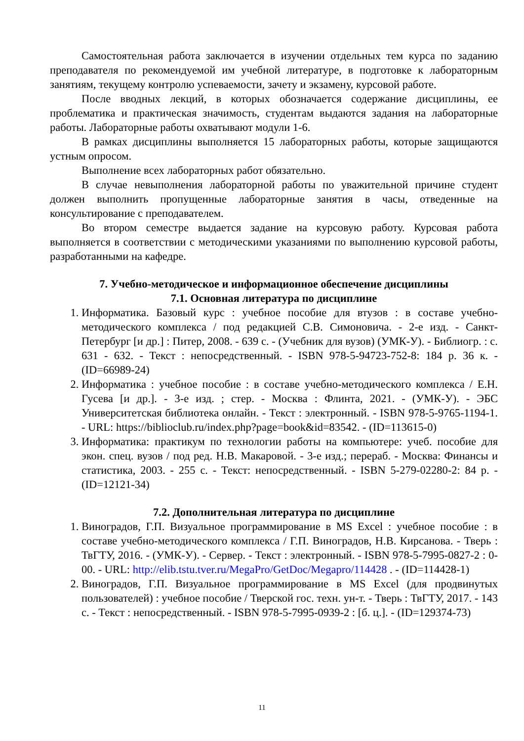Самостоятельная работа заключается в изучении отдельных тем курса по заданию преподавателя по рекомендуемой им учебной литературе, в подготовке к лабораторным занятиям, текущему контролю успеваемости, зачету и экзамену, курсовой работе.
После вводных лекций, в которых обозначается содержание дисциплины, ее проблематика и практическая значимость, студентам выдаются задания на лабораторные работы. Лабораторные работы охватывают модули 1-6.
В рамках дисциплины выполняется 15 лабораторных работы, которые защищаются устным опросом.
Выполнение всех лабораторных работ обязательно.
В случае невыполнения лабораторной работы по уважительной причине студент должен выполнить пропущенные лабораторные занятия в часы, отведенные на консультирование с преподавателем.
Во втором семестре выдается задание на курсовую работу. Курсовая работа выполняется в соответствии с методическими указаниями по выполнению курсовой работы, разработанными на кафедре.
7. Учебно-методическое и информационное обеспечение дисциплины
7.1. Основная литература по дисциплине
1. Информатика. Базовый курс : учебное пособие для втузов : в составе учебно-методического комплекса / под редакцией С.В. Симоновича. - 2-е изд. - Санкт-Петербург [и др.] : Питер, 2008. - 639 с. - (Учебник для вузов) (УМК-У). - Библиогр. : с. 631 - 632. - Текст : непосредственный. - ISBN 978-5-94723-752-8: 184 р. 36 к. - (ID=66989-24)
2. Информатика : учебное пособие : в составе учебно-методического комплекса / Е.Н. Гусева [и др.]. - 3-е изд. ; стер. - Москва : Флинта, 2021. - (УМК-У). - ЭБС Университетская библиотека онлайн. - Текст : электронный. - ISBN 978-5-9765-1194-1. - URL: https://biblioclub.ru/index.php?page=book&id=83542. - (ID=113615-0)
3. Информатика: практикум по технологии работы на компьютере: учеб. пособие для экон. спец. вузов / под ред. Н.В. Макаровой. - 3-е изд.; перераб. - Москва: Финансы и статистика, 2003. - 255 с. - Текст: непосредственный. - ISBN 5-279-02280-2: 84 р. - (ID=12121-34)
7.2. Дополнительная литература по дисциплине
1. Виноградов, Г.П. Визуальное программирование в MS Excel : учебное пособие : в составе учебно-методического комплекса / Г.П. Виноградов, Н.В. Кирсанова. - Тверь : ТвГТУ, 2016. - (УМК-У). - Сервер. - Текст : электронный. - ISBN 978-5-7995-0827-2 : 0-00. - URL: http://elib.tstu.tver.ru/MegaPro/GetDoc/Megapro/114428 . - (ID=114428-1)
2. Виноградов, Г.П. Визуальное программирование в MS Excel (для продвинутых пользователей) : учебное пособие / Тверской гос. техн. ун-т. - Тверь : ТвГТУ, 2017. - 143 с. - Текст : непосредственный. - ISBN 978-5-7995-0939-2 : [б. ц.]. - (ID=129374-73)
11